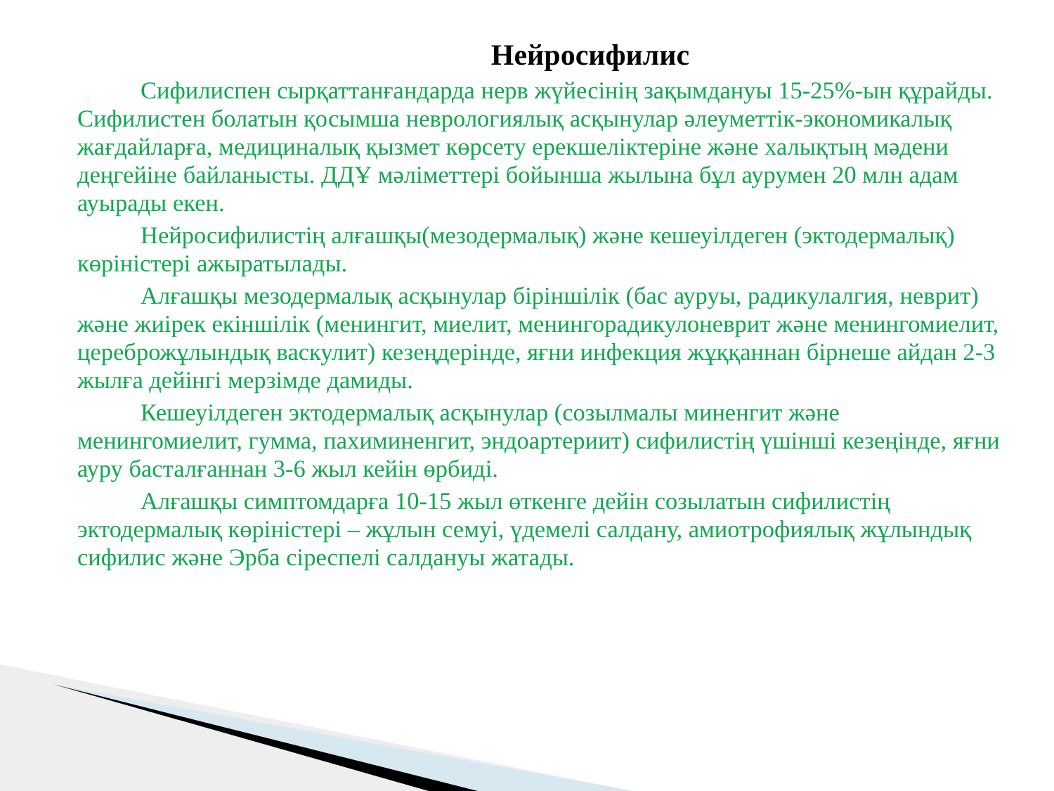Нейросифилис
Сифилиспен сырқаттанғандарда нерв жүйесінің зақымдануы 15-25%-ын құрайды. Сифилистен болатын қосымша неврологиялық асқынулар әлеуметтік-экономикалық жағдайларға, медициналық қызмет көрсету ерекшеліктеріне және халықтың мәдени деңгейіне байланысты. ДДҰ мәліметтері бойынша жылына бұл аурумен 20 млн адам ауырады екен.
Нейросифилистің алғашқы(мезодермалық) және кешеуілдеген (эктодермалық) көріністері ажыратылады.
Алғашқы мезодермалық асқынулар біріншілік (бас ауруы, радикулалгия, неврит) және жиірек екіншілік (менингит, миелит, менингорадикулоневрит және менингомиелит, цереброжұлындық васкулит) кезеңдерінде, яғни инфекция жұққаннан бірнеше айдан 2-3 жылға дейінгі мерзімде дамиды.
Кешеуілдеген эктодермалық асқынулар (созылмалы миненгит және менингомиелит, гумма, пахиминенгит, эндоартериит) сифилистің үшінші кезеңінде, яғни ауру басталғаннан 3-6 жыл кейін өрбиді.
Алғашқы симптомдарға 10-15 жыл өткенге дейін созылатын сифилистің эктодермалық көріністері – жұлын семуі, үдемелі салдану, амиотрофиялық жұлындық сифилис және Эрба сіреспелі салдануы жатады.